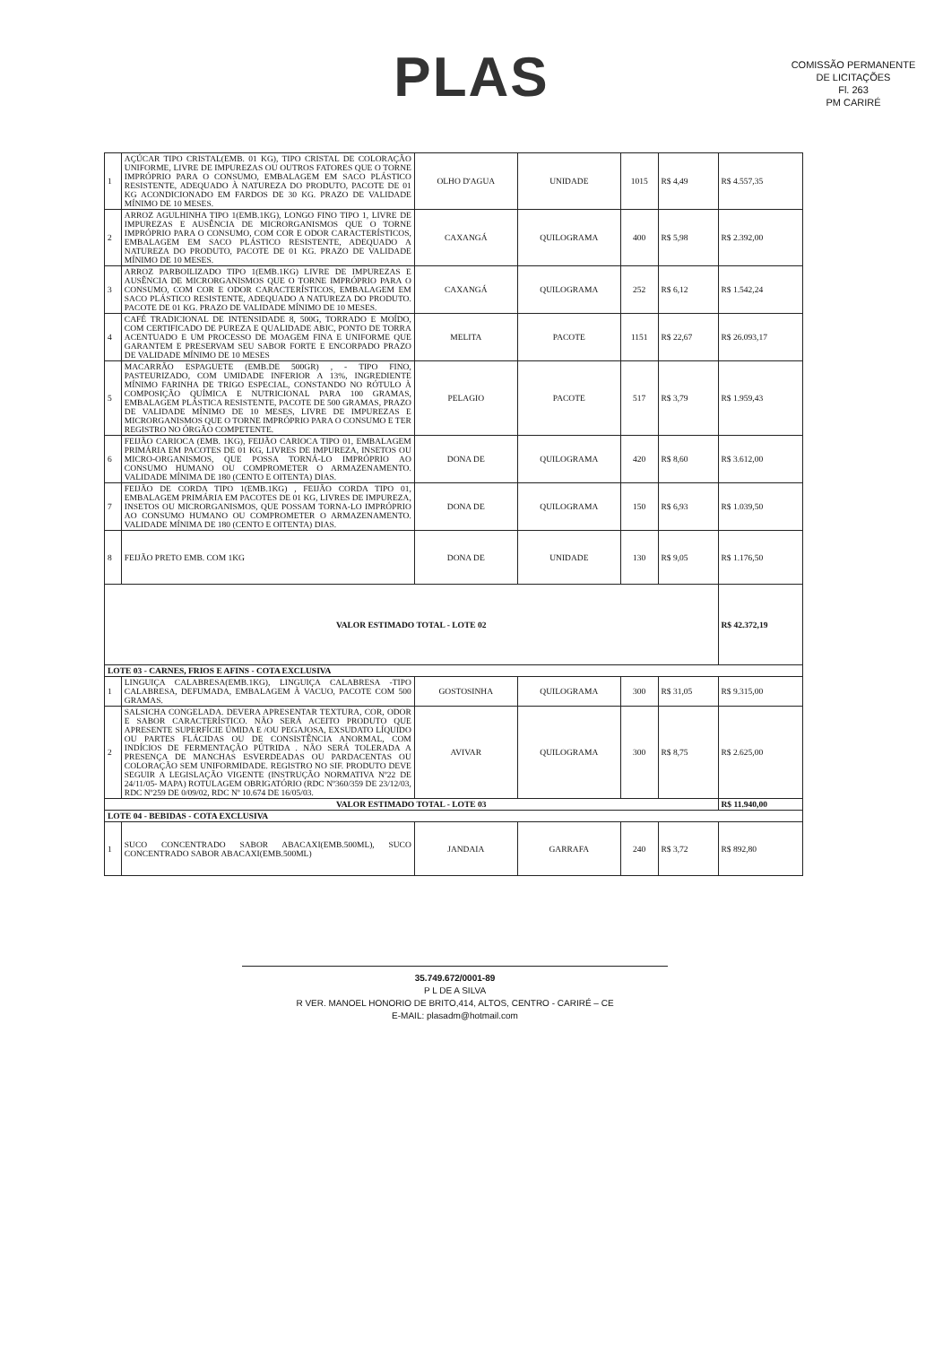COMISSÃO PERMANENTE DE LICITAÇÕES
Fl. 263
PM CARIRÉ
PLAS
| 1 | AÇÚCAR TIPO CRISTAL(EMB. 01 KG), TIPO CRISTAL DE COLORAÇÃO UNIFORME, LIVRE DE IMPUREZAS OU OUTROS FATORES QUE O TORNE IMPRÓPRIO PARA O CONSUMO, EMBALAGEM EM SACO PLÁSTICO RESISTENTE, ADEQUADO À NATUREZA DO PRODUTO, PACOTE DE 01 KG ACONDICIONADO EM FARDOS DE 30 KG. PRAZO DE VALIDADE MÍNIMO DE 10 MESES. | OLHO D'AGUA | UNIDADE | 1015 | R$ 4,49 | R$ 4.557,35 |
| 2 | ARROZ AGULHINHA TIPO 1(EMB.1KG), LONGO FINO TIPO 1, LIVRE DE IMPUREZAS E AUSÊNCIA DE MICRORGANISMOS QUE O TORNE IMPRÓPRIO PARA O CONSUMO, COM COR E ODOR CARACTERÍSTICOS, EMBALAGEM EM SACO PLÁSTICO RESISTENTE, ADEQUADO A NATUREZA DO PRODUTO, PACOTE DE 01 KG. PRAZO DE VALIDADE MÍNIMO DE 10 MESES. | CAXANGÁ | QUILOGRAMA | 400 | R$ 5,98 | R$ 2.392,00 |
| 3 | ARROZ PARBOILIZADO TIPO 1(EMB.1KG) LIVRE DE IMPUREZAS E AUSÊNCIA DE MICRORGANISMOS QUE O TORNE IMPRÓPRIO PARA O CONSUMO, COM COR E ODOR CARACTERÍSTICOS, EMBALAGEM EM SACO PLÁSTICO RESISTENTE, ADEQUADO A NATUREZA DO PRODUTO. PACOTE DE 01 KG. PRAZO DE VALIDADE MÍNIMO DE 10 MESES. | CAXANGÁ | QUILOGRAMA | 252 | R$ 6,12 | R$ 1.542,24 |
| 4 | CAFÉ TRADICIONAL DE INTENSIDADE 8, 500G, TORRADO E MOÍDO, COM CERTIFICADO DE PUREZA E QUALIDADE ABIC, PONTO DE TORRA ACENTUADO E UM PROCESSO DE MOAGEM FINA E UNIFORME QUE GARANTEM E PRESERVAM SEU SABOR FORTE E ENCORPADO PRAZO DE VALIDADE MÍNIMO DE 10 MESES | MELITA | PACOTE | 1151 | R$ 22,67 | R$ 26.093,17 |
| 5 | MACARRÃO ESPAGUETE (EMB.DE 500GR) , - TIPO FINO, PASTEURIZADO, COM UMIDADE INFERIOR A 13%, INGREDIENTE MÍNIMO FARINHA DE TRIGO ESPECIAL, CONSTANDO NO RÓTULO À COMPOSIÇÃO QUÍMICA E NUTRICIONAL PARA 100 GRAMAS, EMBALAGEM PLÁSTICA RESISTENTE, PACOTE DE 500 GRAMAS, PRAZO DE VALIDADE MÍNIMO DE 10 MESES, LIVRE DE IMPUREZAS E MICRORGANISMOS QUE O TORNE IMPRÓPRIO PARA O CONSUMO E TER REGISTRO NO ÓRGÃO COMPETENTE. | PELAGIO | PACOTE | 517 | R$ 3,79 | R$ 1.959,43 |
| 6 | FEIJÃO CARIOCA (EMB. 1KG), FEIJÃO CARIOCA TIPO 01, EMBALAGEM PRIMÁRIA EM PACOTES DE 01 KG, LIVRES DE IMPUREZA, INSETOS OU MICRO-ORGANISMOS, QUE POSSA TORNÁ-LO IMPRÓPRIO AO CONSUMO HUMANO OU COMPROMETER O ARMAZENAMENTO. VALIDADE MÍNIMA DE 180 (CENTO E OITENTA) DIAS. | DONA DE | QUILOGRAMA | 420 | R$ 8,60 | R$ 3.612,00 |
| 7 | FEIJÃO DE CORDA TIPO 1(EMB.1KG) , FEIJÃO CORDA TIPO 01, EMBALAGEM PRIMÁRIA EM PACOTES DE 01 KG, LIVRES DE IMPUREZA, INSETOS OU MICRORGANISMOS, QUE POSSAM TORNA-LO IMPRÓPRIO AO CONSUMO HUMANO OU COMPROMETER O ARMAZENAMENTO. VALIDADE MÍNIMA DE 180 (CENTO E OITENTA) DIAS. | DONA DE | QUILOGRAMA | 150 | R$ 6,93 | R$ 1.039,50 |
| 8 | FEIJÃO PRETO EMB. COM 1KG | DONA DE | UNIDADE | 130 | R$ 9,05 | R$ 1.176,50 |
| VALOR ESTIMADO TOTAL - LOTE 02 | | | | | | R$ 42.372,19 |
| LOTE 03 - CARNES, FRIOS E AFINS - COTA EXCLUSIVA | | | | | | |
| 1 | LINGUIÇA CALABRESA(EMB.1KG), LINGUIÇA CALABRESA -TIPO CALABRESA, DEFUMADA, EMBALAGEM À VACUO, PACOTE COM 500 GRAMAS. | GOSTOSINHA | QUILOGRAMA | 300 | R$ 31,05 | R$ 9.315,00 |
| 2 | SALSICHA CONGELADA. DEVERA APRESENTAR TEXTURA, COR, ODOR E SABOR CARACTERÍSTICO. NÃO SERÁ ACEITO PRODUTO QUE APRESENTE SUPERFÍCIE ÚMIDA E /OU PEGAJOSA, EXSUDATO LÍQUIDO OU PARTES FLÁCIDAS OU DE CONSISTÊNCIA ANORMAL, COM INDÍCIOS DE FERMENTAÇÃO PÚTRIDA . NÃO SERÁ TOLERADA A PRESENÇA DE MANCHAS ESVERDEADAS OU PARDACENTAS OU COLORAÇÃO SEM UNIFORMIDADE. REGISTRO NO SIF. PRODUTO DEVE SEGUIR A LEGISLAÇÃO VIGENTE (INSTRUÇÃO NORMATIVA Nº22 DE 24/11/05- MAPA) ROTULAGEM OBRIGATÓRIO (RDC Nº360/359 DE 23/12/03, RDC Nº259 DE 0/09/02, RDC Nº 10.674 DE 16/05/03. | AVIVAR | QUILOGRAMA | 300 | R$ 8,75 | R$ 2.625,00 |
| VALOR ESTIMADO TOTAL - LOTE 03 | | | | | | R$ 11.940,00 |
| LOTE 04 - BEBIDAS - COTA EXCLUSIVA | | | | | | |
| 1 | SUCO CONCENTRADO SABOR ABACAXI(EMB.500ML), SUCO CONCENTRADO SABOR ABACAXI(EMB.500ML) | JANDAIA | GARRAFA | 240 | R$ 3,72 | R$ 892,80 |
35.749.672/0001-89
P L DE A SILVA
R VER. MANOEL HONORIO DE BRITO,414, ALTOS, CENTRO - CARIRÉ – CE
E-MAIL: plasadm@hotmail.com